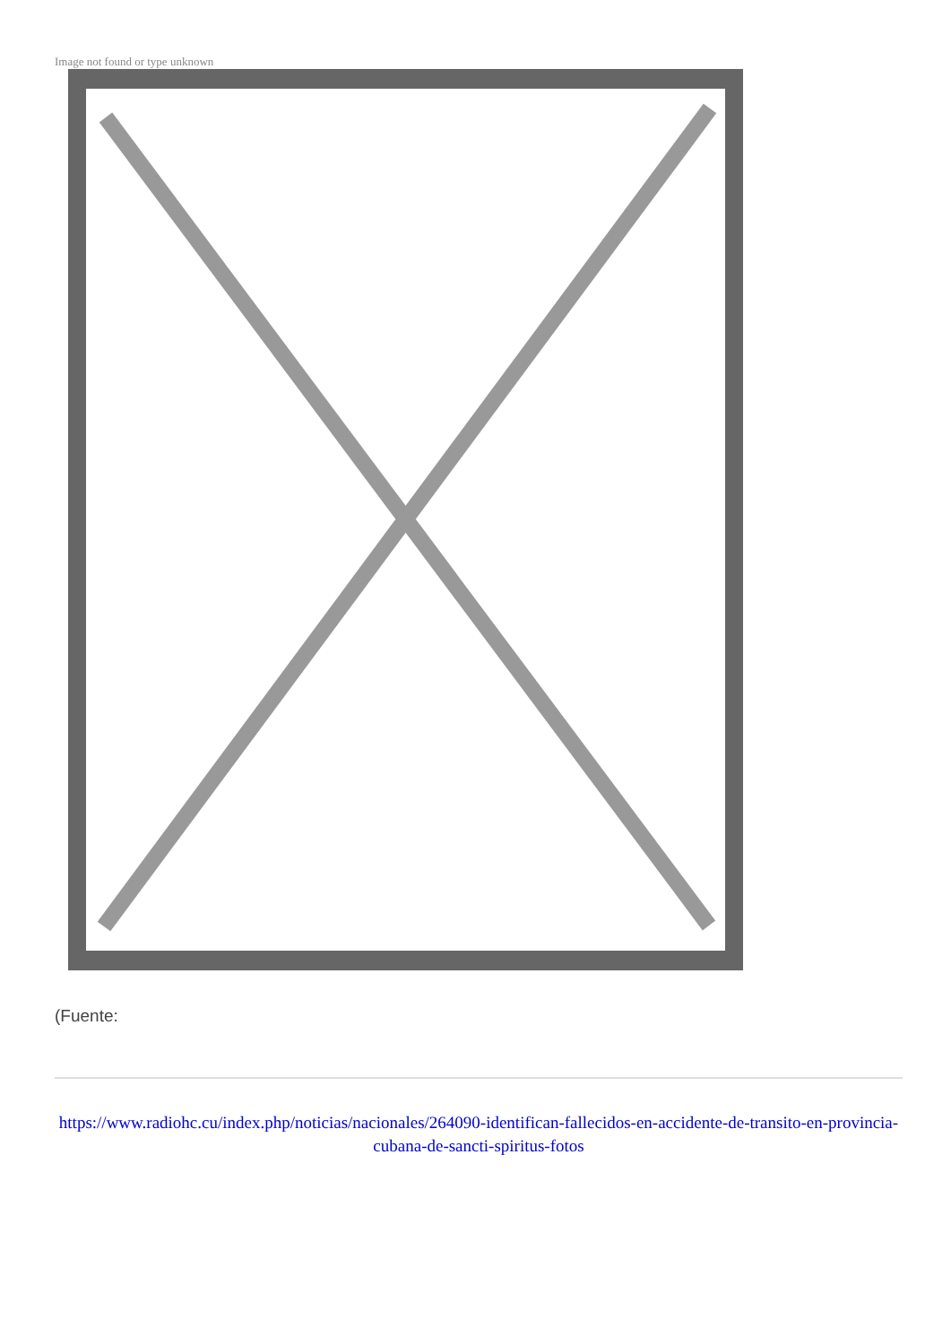Image not found or type unknown
(Fuente:
https://www.radiohc.cu/index.php/noticias/nacionales/264090-identifican-fallecidos-en-accidente-de-transito-en-provincia-cubana-de-sancti-spiritus-fotos